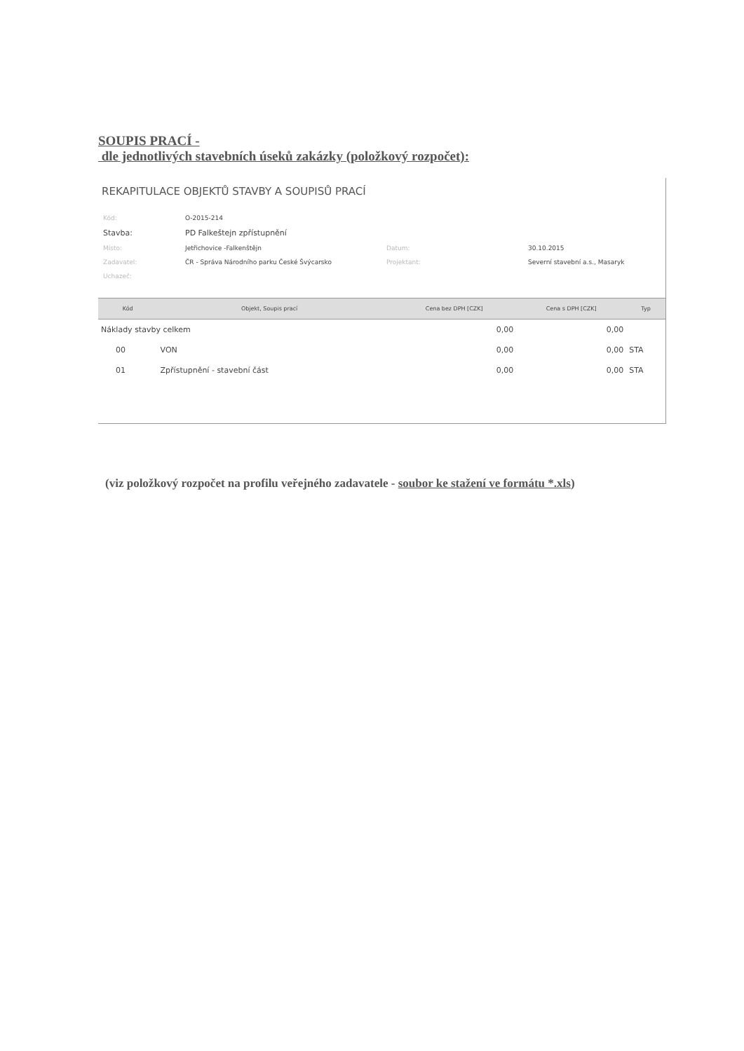SOUPIS PRACÍ -
dle jednotlivých stavebních úseků zakázky (položkový rozpočet):
REKAPITULACE OBJEKTŮ STAVBY A SOUPISŮ PRACÍ
| Kód: | O-2015-214 | | |
| Stavba: | PD Falkeštejn zpřístupnění | | |
| Místo: | Jetřichovice -Falkenštějn | Datum: | 30.10.2015 |
| Zadavatel: | ČR - Správa Národního parku České Švýcarsko | Projektant: | Severní stavební a.s., Masaryk |
| Uchazeč: | | | |
| Kód | Objekt, Soupis prací | | Cena bez DPH [CZK] | Cena s DPH [CZK] | Typ |
| --- | --- | --- | --- | --- | --- |
| Náklady stavby celkem | | | 0,00 | 0,00 | |
| 00 | VON | | 0,00 | 0,00 | STA |
| 01 | Zpřístupnění - stavební část | | 0,00 | 0,00 | STA |
(viz položkový rozpočet na profilu veřejného zadavatele - soubor ke stažení ve formátu *.xls)